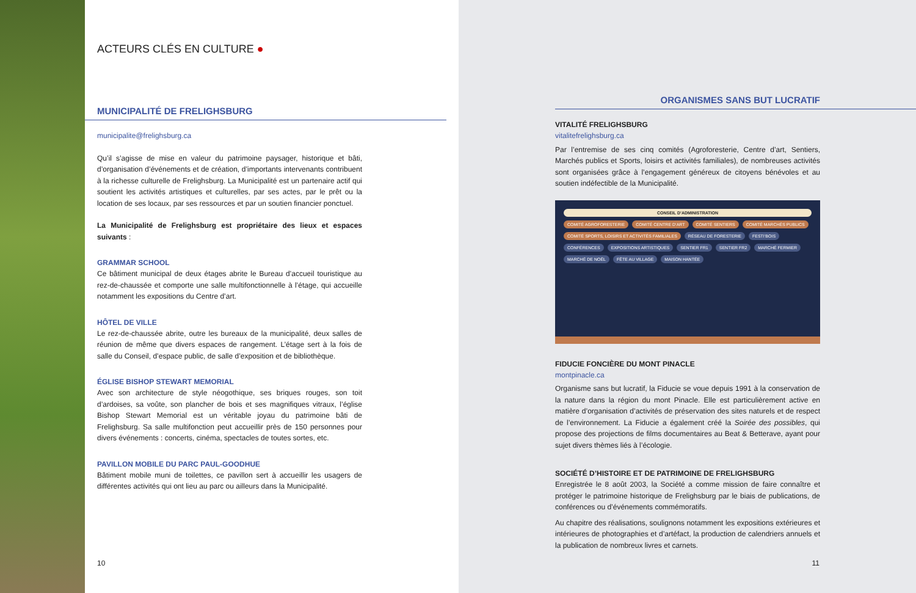ACTEURS CLÉS EN CULTURE ●
MUNICIPALITÉ DE FRELIGHSBURG
municipalite@frelighsburg.ca
Qu’il s’agisse de mise en valeur du patrimoine paysager, historique et bâti, d’organisation d’événements et de création, d’importants intervenants contri­buent à la richesse culturelle de Frelighsburg. La Municipalité est un partenaire actif qui soutient les activités artistiques et culturelles, par ses actes, par le prêt ou la location de ses locaux, par ses ressources et par un soutien financier ponctuel.
La Municipalité de Frelighsburg est propriétaire des lieux et espaces suivants :
GRAMMAR SCHOOL
Ce bâtiment municipal de deux étages abrite le Bureau d’accueil touristique au rez-de-chaussée et comporte une salle multifonctionnelle à l’étage, qui accueille notamment les expositions du Centre d’art.
HÔTEL DE VILLE
Le rez-de-chaussée abrite, outre les bureaux de la municipalité, deux salles de réunion de même que divers espaces de rangement. L’étage sert à la fois de salle du Conseil, d’espace public, de salle d’exposition et de bibliothèque.
ÉGLISE BISHOP STEWART MEMORIAL
Avec son architecture de style néogothique, ses briques rouges, son toit d’ardoises, sa voûte, son plancher de bois et ses magnifiques vitraux, l’église Bishop Stewart Memorial est un véritable joyau du patrimoine bâti de Frelighsburg. Sa salle multifonction peut accueillir près de 150 personnes pour divers événements : concerts, cinéma, spectacles de toutes sortes, etc.
PAVILLON MOBILE DU PARC PAUL-GOODHUE
Bâtiment mobile muni de toilettes, ce pavillon sert à accueillir les usagers de différentes activités qui ont lieu au parc ou ailleurs dans la Municipalité.
10
ORGANISMES SANS BUT LUCRATIF
VITALITÉ FRELIGHSBURG
vitalitefrelighsburg.ca
Par l’entremise de ses cinq comités (Agroforesterie, Centre d’art, Sentiers, Marchés publics et Sports, loisirs et activités familiales), de nombreuses activités sont organisées grâce à l’engagement généreux de citoyens bénévoles et au soutien indéfectible de la Municipalité.
CONSEIL D’ADMINISTRATION COMITÉ AGROFORESTERIE COMITÉ CENTRE D’ART COMITÉ SENTIERS COMITÉ MARCHÉS PUBLICS COMITÉ SPORTS, LOISIRS ET ACTIVITÉS FAMILIALES RÉSEAU DE FORESTERIE FESTI’BOIS CONFÉRENCES EXPOSITIONS ARTISTIQUES SENTIER FR1 SENTIER FR2 MARCHÉ FERMIER MARCHÉ DE NOËL FÊTE AU VILLAGE MAISON HANTÉE
FIDUCIE FONCIÈRE DU MONT PINACLE
montpinacle.ca
Organisme sans but lucratif, la Fiducie se voue depuis 1991 à la conservation de la nature dans la région du mont Pinacle. Elle est particulièrement active en matière d’organisation d’activités de préservation des sites naturels et de respect de l’environnement. La Fiducie a également créé la Soirée des possibles, qui propose des projections de films documentaires au Beat & Betterave, ayant pour sujet divers thèmes liés à l’écologie.
SOCIÉTÉ D’HISTOIRE ET DE PATRIMOINE DE FRELIGHSBURG
Enregistrée le 8 août 2003, la Société a comme mission de faire connaître et protéger le patrimoine historique de Frelighsburg par le biais de publications, de conférences ou d’événements commémoratifs.
Au chapitre des réalisations, soulignons notamment les expositions extérieures et intérieures de photographies et d’artéfact, la production de calendriers an­nuels et la publication de nombreux livres et carnets.
11